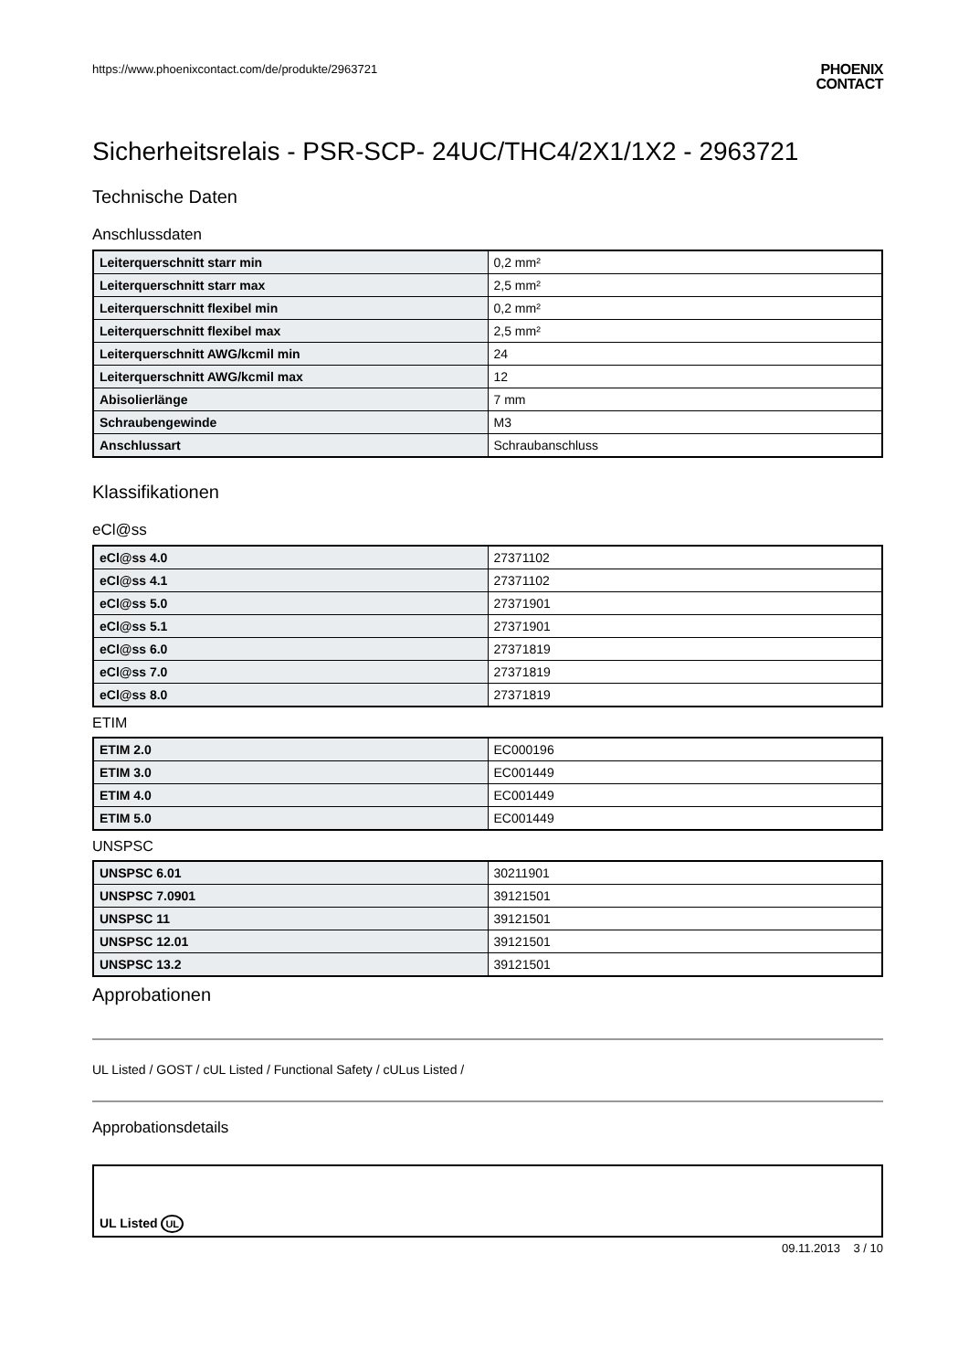https://www.phoenixcontact.com/de/produkte/2963721
PHOENIX
CONTACT
Sicherheitsrelais - PSR-SCP- 24UC/THC4/2X1/1X2 - 2963721
Technische Daten
Anschlussdaten
| Leiterquerschnitt starr min | 0,2 mm² |
| Leiterquerschnitt starr max | 2,5 mm² |
| Leiterquerschnitt flexibel min | 0,2 mm² |
| Leiterquerschnitt flexibel max | 2,5 mm² |
| Leiterquerschnitt AWG/kcmil min | 24 |
| Leiterquerschnitt AWG/kcmil max | 12 |
| Abisolierlänge | 7 mm |
| Schraubengewinde | M3 |
| Anschlussart | Schraubanschluss |
Klassifikationen
eCl@ss
| eCl@ss 4.0 | 27371102 |
| eCl@ss 4.1 | 27371102 |
| eCl@ss 5.0 | 27371901 |
| eCl@ss 5.1 | 27371901 |
| eCl@ss 6.0 | 27371819 |
| eCl@ss 7.0 | 27371819 |
| eCl@ss 8.0 | 27371819 |
ETIM
| ETIM 2.0 | EC000196 |
| ETIM 3.0 | EC001449 |
| ETIM 4.0 | EC001449 |
| ETIM 5.0 | EC001449 |
UNSPSC
| UNSPSC 6.01 | 30211901 |
| UNSPSC 7.0901 | 39121501 |
| UNSPSC 11 | 39121501 |
| UNSPSC 12.01 | 39121501 |
| UNSPSC 13.2 | 39121501 |
Approbationen
UL Listed / GOST / cUL Listed / Functional Safety / cULus Listed /
Approbationsdetails
| UL Listed UL |
09.11.2013 3 / 10